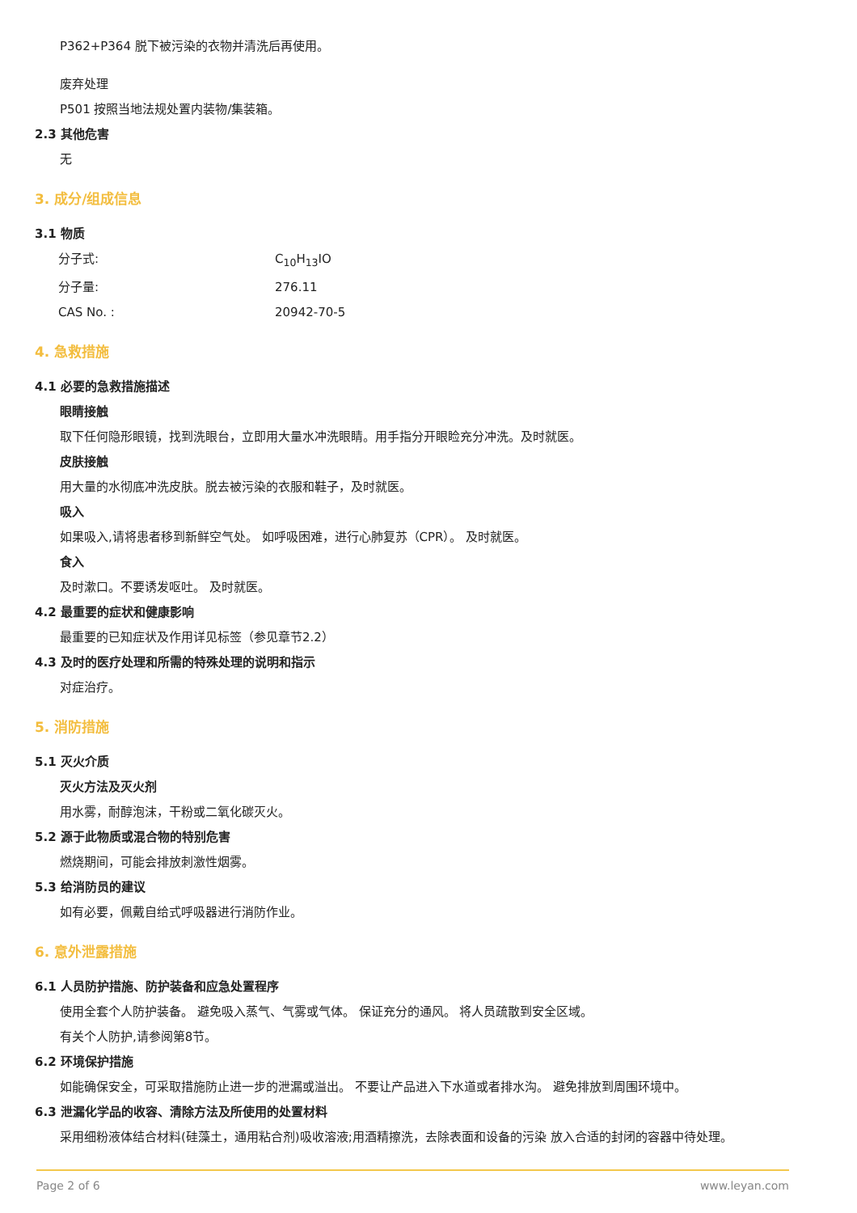P362+P364 脱下被污染的衣物并清洗后再使用。
废弃处理
P501 按照当地法规处置内装物/集装箱。
2.3 其他危害
无
3. 成分/组成信息
3.1 物质
分子式: C<sub>10</sub>H<sub>13</sub>IO
分子量: 276.11
CAS No. : 20942-70-5
4. 急救措施
4.1 必要的急救措施描述
眼睛接触
取下任何隐形眼镜，找到洗眼台，立即用大量水冲洗眼睛。用手指分开眼睑充分冲洗。及时就医。
皮肤接触
用大量的水彻底冲洗皮肤。脱去被污染的衣服和鞋子，及时就医。
吸入
如果吸入,请将患者移到新鲜空气处。 如呼吸困难，进行心肺复苏（CPR）。 及时就医。
食入
及时漱口。不要诱发呕吐。 及时就医。
4.2 最重要的症状和健康影响
最重要的已知症状及作用详见标签（参见章节2.2）
4.3 及时的医疗处理和所需的特殊处理的说明和指示
对症治疗。
5. 消防措施
5.1 灭火介质
灭火方法及灭火剂
用水雾，耐醇泡沫，干粉或二氧化碳灭火。
5.2 源于此物质或混合物的特别危害
燃烧期间，可能会排放刺激性烟雾。
5.3 给消防员的建议
如有必要，佩戴自给式呼吸器进行消防作业。
6. 意外泄露措施
6.1 人员防护措施、防护装备和应急处置程序
使用全套个人防护装备。 避免吸入蒸气、气雾或气体。 保证充分的通风。 将人员疏散到安全区域。
有关个人防护,请参阅第8节。
6.2 环境保护措施
如能确保安全，可采取措施防止进一步的泄漏或溢出。 不要让产品进入下水道或者排水沟。 避免排放到周围环境中。
6.3 泄漏化学品的收容、清除方法及所使用的处置材料
采用细粉液体结合材料(硅藻土，通用粘合剂)吸收溶液;用酒精擦洗，去除表面和设备的污染 放入合适的封闭的容器中待处理。
Page 2 of 6 www.leyan.com